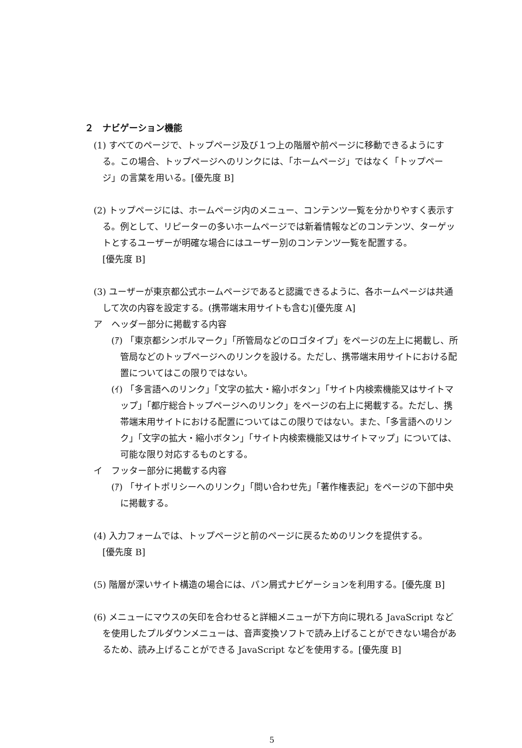２　ナビゲーション機能
(1) すべてのページで、トップページ及び１つ上の階層や前ページに移動できるようにする。この場合、トップページへのリンクには、「ホームページ」ではなく「トップページ」の言葉を用いる。[優先度 B]
(2) トップページには、ホームページ内のメニュー、コンテンツ一覧を分かりやすく表示する。例として、リピーターの多いホームページでは新着情報などのコンテンツ、ターゲットとするユーザーが明確な場合にはユーザー別のコンテンツ一覧を配置する。
[優先度 B]
(3) ユーザーが東京都公式ホームページであると認識できるように、各ホームページは共通して次の内容を設定する。(携帯端末用サイトも含む)[優先度 A]
ア　ヘッダー部分に掲載する内容
(ｱ) 「東京都シンボルマーク」「所管局などのロゴタイプ」をページの左上に掲載し、所管局などのトップページへのリンクを設ける。ただし、携帯端末用サイトにおける配置についてはこの限りではない。
(ｲ) 「多言語へのリンク」「文字の拡大・縮小ボタン」「サイト内検索機能又はサイトマップ」「都庁総合トップページへのリンク」をページの右上に掲載する。ただし、携帯端末用サイトにおける配置についてはこの限りではない。また、「多言語へのリンク」「文字の拡大・縮小ボタン」「サイト内検索機能又はサイトマップ」については、可能な限り対応するものとする。
イ　フッター部分に掲載する内容
(ｱ) 「サイトポリシーへのリンク」「問い合わせ先」「著作権表記」をページの下部中央に掲載する。
(4) 入力フォームでは、トップページと前のページに戻るためのリンクを提供する。
[優先度 B]
(5) 階層が深いサイト構造の場合には、パン屑式ナビゲーションを利用する。[優先度 B]
(6) メニューにマウスの矢印を合わせると詳細メニューが下方向に現れる JavaScript などを使用したプルダウンメニューは、音声変換ソフトで読み上げることができない場合があるため、読み上げることができる JavaScript などを使用する。[優先度 B]
5